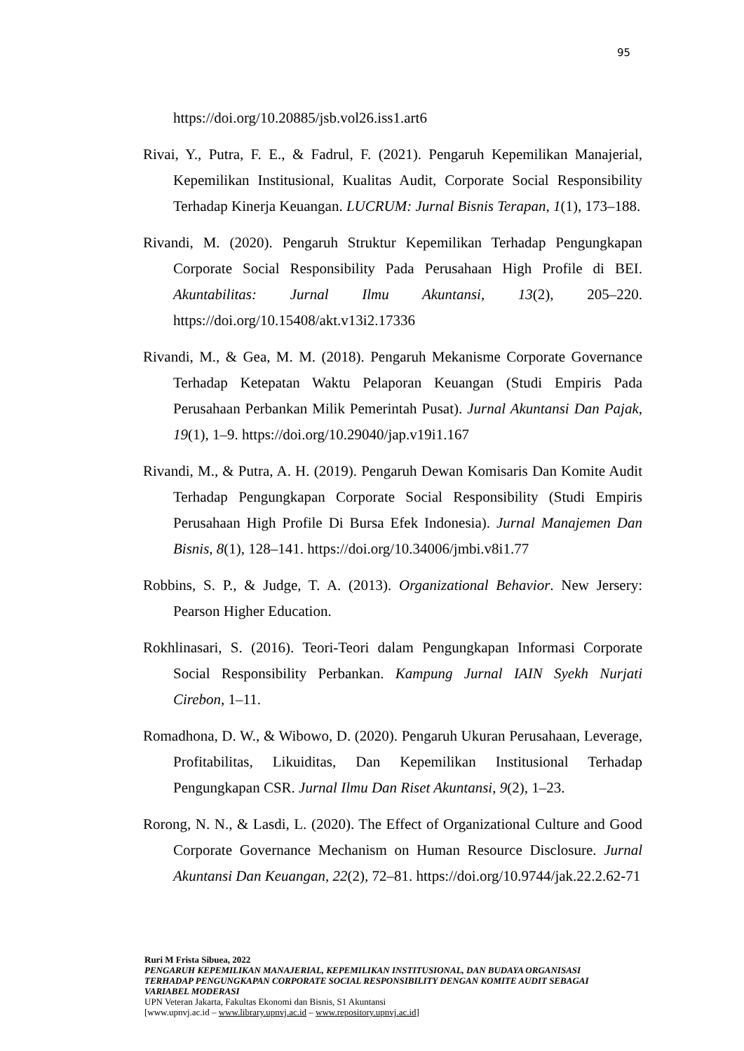95
https://doi.org/10.20885/jsb.vol26.iss1.art6
Rivai, Y., Putra, F. E., & Fadrul, F. (2021). Pengaruh Kepemilikan Manajerial, Kepemilikan Institusional, Kualitas Audit, Corporate Social Responsibility Terhadap Kinerja Keuangan. LUCRUM: Jurnal Bisnis Terapan, 1(1), 173–188.
Rivandi, M. (2020). Pengaruh Struktur Kepemilikan Terhadap Pengungkapan Corporate Social Responsibility Pada Perusahaan High Profile di BEI. Akuntabilitas: Jurnal Ilmu Akuntansi, 13(2), 205–220. https://doi.org/10.15408/akt.v13i2.17336
Rivandi, M., & Gea, M. M. (2018). Pengaruh Mekanisme Corporate Governance Terhadap Ketepatan Waktu Pelaporan Keuangan (Studi Empiris Pada Perusahaan Perbankan Milik Pemerintah Pusat). Jurnal Akuntansi Dan Pajak, 19(1), 1–9. https://doi.org/10.29040/jap.v19i1.167
Rivandi, M., & Putra, A. H. (2019). Pengaruh Dewan Komisaris Dan Komite Audit Terhadap Pengungkapan Corporate Social Responsibility (Studi Empiris Perusahaan High Profile Di Bursa Efek Indonesia). Jurnal Manajemen Dan Bisnis, 8(1), 128–141. https://doi.org/10.34006/jmbi.v8i1.77
Robbins, S. P., & Judge, T. A. (2013). Organizational Behavior. New Jersery: Pearson Higher Education.
Rokhlinasari, S. (2016). Teori-Teori dalam Pengungkapan Informasi Corporate Social Responsibility Perbankan. Kampung Jurnal IAIN Syekh Nurjati Cirebon, 1–11.
Romadhona, D. W., & Wibowo, D. (2020). Pengaruh Ukuran Perusahaan, Leverage, Profitabilitas, Likuiditas, Dan Kepemilikan Institusional Terhadap Pengungkapan CSR. Jurnal Ilmu Dan Riset Akuntansi, 9(2), 1–23.
Rorong, N. N., & Lasdi, L. (2020). The Effect of Organizational Culture and Good Corporate Governance Mechanism on Human Resource Disclosure. Jurnal Akuntansi Dan Keuangan, 22(2), 72–81. https://doi.org/10.9744/jak.22.2.62-71
Ruri M Frista Sibuea, 2022
PENGARUH KEPEMILIKAN MANAJERIAL, KEPEMILIKAN INSTITUSIONAL, DAN BUDAYA ORGANISASI TERHADAP PENGUNGKAPAN CORPORATE SOCIAL RESPONSIBILITY DENGAN KOMITE AUDIT SEBAGAI VARIABEL MODERASI
UPN Veteran Jakarta, Fakultas Ekonomi dan Bisnis, S1 Akuntansi
[www.upnvj.ac.id – www.library.upnvj.ac.id – www.repository.upnvj.ac.id]